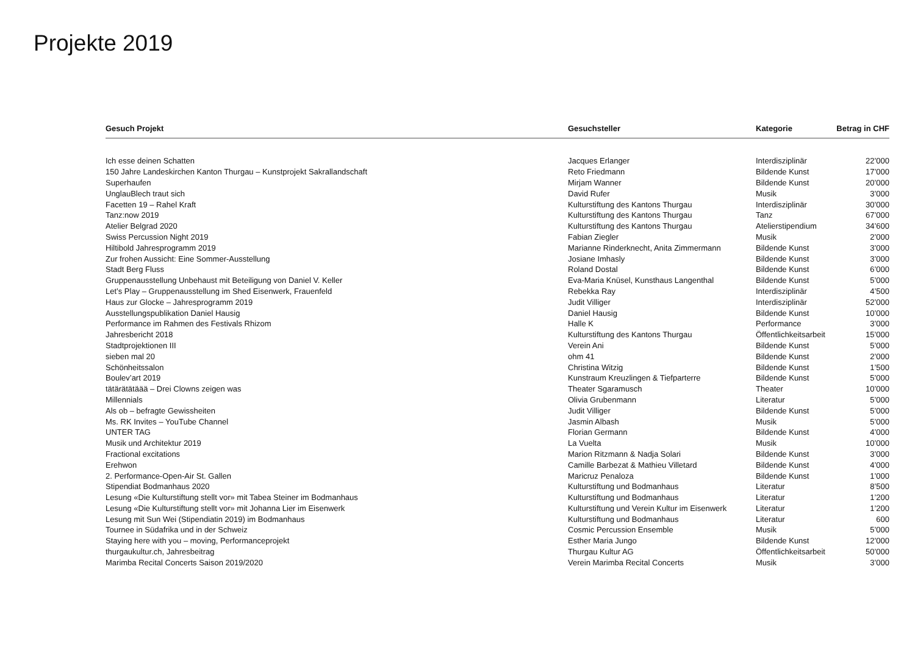Projekte 2019
| Gesuch Projekt | Gesuchsteller | Kategorie | Betrag in CHF |
| --- | --- | --- | --- |
| Ich esse deinen Schatten | Jacques Erlanger | Interdisziplinär | 22’000 |
| 150 Jahre Landeskirchen Kanton Thurgau – Kunstprojekt Sakrallandschaft | Reto Friedmann | Bildende Kunst | 17’000 |
| Superhaufen | Mirjam Wanner | Bildende Kunst | 20’000 |
| UnglauBlech traut sich | David Rufer | Musik | 3’000 |
| Facetten 19 – Rahel Kraft | Kulturstiftung des Kantons Thurgau | Interdisziplinär | 30’000 |
| Tanz:now 2019 | Kulturstiftung des Kantons Thurgau | Tanz | 67’000 |
| Atelier Belgrad 2020 | Kulturstiftung des Kantons Thurgau | Atelierstipendium | 34’600 |
| Swiss Percussion Night 2019 | Fabian Ziegler | Musik | 2’000 |
| Hiltibold Jahresprogramm 2019 | Marianne Rinderknecht, Anita Zimmermann | Bildende Kunst | 3’000 |
| Zur frohen Aussicht: Eine Sommer-Ausstellung | Josiane Imhasly | Bildende Kunst | 3’000 |
| Stadt Berg Fluss | Roland Dostal | Bildende Kunst | 6’000 |
| Gruppenausstellung Unbehaust mit Beteiligung von Daniel V. Keller | Eva-Maria Knüsel, Kunsthaus Langenthal | Bildende Kunst | 5’000 |
| Let’s Play – Gruppenausstellung im Shed Eisenwerk, Frauenfeld | Rebekka Ray | Interdisziplinär | 4’500 |
| Haus zur Glocke – Jahresprogramm 2019 | Judit Villiger | Interdisziplinär | 52’000 |
| Ausstellungspublikation Daniel Hausig | Daniel Hausig | Bildende Kunst | 10’000 |
| Performance im Rahmen des Festivals Rhizom | Halle K | Performance | 3’000 |
| Jahresbericht 2018 | Kulturstiftung des Kantons Thurgau | Öffentlichkeitsarbeit | 15’000 |
| Stadtprojektionen III | Verein Ani | Bildende Kunst | 5’000 |
| sieben mal 20 | ohm 41 | Bildende Kunst | 2’000 |
| Schönheitssalon | Christina Witzig | Bildende Kunst | 1’500 |
| Boulev’art 2019 | Kunstraum Kreuzlingen & Tiefparterre | Bildende Kunst | 5’000 |
| tätärätätäää – Drei Clowns zeigen was | Theater Sgaramusch | Theater | 10’000 |
| Millennials | Olivia Grubenmann | Literatur | 5’000 |
| Als ob – befragte Gewissheiten | Judit Villiger | Bildende Kunst | 5’000 |
| Ms. RK Invites – YouTube Channel | Jasmin Albash | Musik | 5’000 |
| UNTER TAG | Florian Germann | Bildende Kunst | 4’000 |
| Musik und Architektur 2019 | La Vuelta | Musik | 10’000 |
| Fractional excitations | Marion Ritzmann & Nadja Solari | Bildende Kunst | 3’000 |
| Erehwon | Camille Barbezat & Mathieu Villetard | Bildende Kunst | 4’000 |
| 2. Performance-Open-Air St. Gallen | Maricruz Penaloza | Bildende Kunst | 1’000 |
| Stipendiat Bodmanhaus 2020 | Kulturstiftung und Bodmanhaus | Literatur | 8’500 |
| Lesung «Die Kulturstiftung stellt vor» mit Tabea Steiner im Bodmanhaus | Kulturstiftung und Bodmanhaus | Literatur | 1’200 |
| Lesung «Die Kulturstiftung stellt vor» mit Johanna Lier im Eisenwerk | Kulturstiftung und Verein Kultur im Eisenwerk | Literatur | 1’200 |
| Lesung mit Sun Wei (Stipendiatin 2019) im Bodmanhaus | Kulturstiftung und Bodmanhaus | Literatur | 600 |
| Tournee in Südafrika und in der Schweiz | Cosmic Percussion Ensemble | Musik | 5’000 |
| Staying here with you – moving, Performanceprojekt | Esther Maria Jungo | Bildende Kunst | 12’000 |
| thurgaukultur.ch, Jahresbeitrag | Thurgau Kultur AG | Öffentlichkeitsarbeit | 50’000 |
| Marimba Recital Concerts Saison 2019/2020 | Verein Marimba Recital Concerts | Musik | 3’000 |